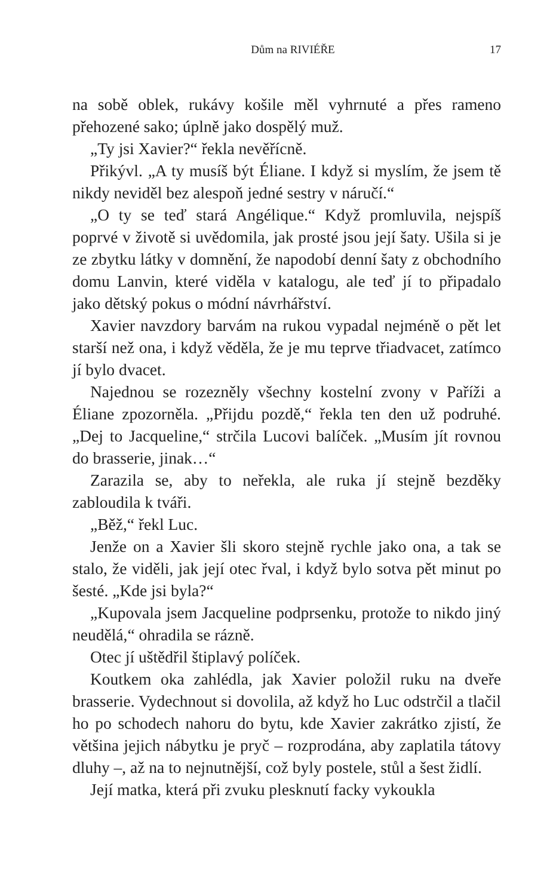Dům na RIVIÉŘE 17
na sobě oblek, rukávy košile měl vyhrnuté a přes rameno přehozené sako; úplně jako dospělý muž.
„Ty jsi Xavier?“ řekla nevěřícně.
Přikývl. „A ty musíš být Éliane. I když si myslím, že jsem tě nikdy neviděl bez alespoň jedné sestry v náručí.“
„O ty se teď stará Angélique.“ Když promluvila, nejspíš poprvé v životě si uvědomila, jak prosté jsou její šaty. Ušila si je ze zbytku látky v domnění, že napodobí denní šaty z obchodního domu Lanvin, které viděla v katalogu, ale teď jí to připadalo jako dětský pokus o módní návrhářství.
Xavier navzdory barvám na rukou vypadal nejméně o pět let starší než ona, i když věděla, že je mu teprve třiadvacet, zatímco jí bylo dvacet.
Najednou se rozezněly všechny kostelní zvony v Paříži a Éliane zpozorněla. „Přijdu pozdě,“ řekla ten den už podruhé. „Dej to Jacqueline,“ strčila Lucovi balíček. „Musím jít rovnou do brasserie, jinak…“
Zarazila se, aby to neřekla, ale ruka jí stejně bezděky zabloudila k tváři.
„Běž,“ řekl Luc.
Jenže on a Xavier šli skoro stejně rychle jako ona, a tak se stalo, že viděli, jak její otec řval, i když bylo sotva pět minut po šesté. „Kde jsi byla?“
„Kupovala jsem Jacqueline podprsenku, protože to nikdo jiný neudělá,“ ohradila se rázně.
Otec jí uštědřil štiplavý políček.
Koutkem oka zahlédla, jak Xavier položil ruku na dveře brasserie. Vydechnout si dovolila, až když ho Luc odstrčil a tlačil ho po schodech nahoru do bytu, kde Xavier zakrátko zjistí, že většina jejich nábytku je pryč – rozprodána, aby zaplatila tátovy dluhy –, až na to nejnutnější, což byly postele, stůl a šest židlí.
Její matka, která při zvuku plesknutí facky vykoukla